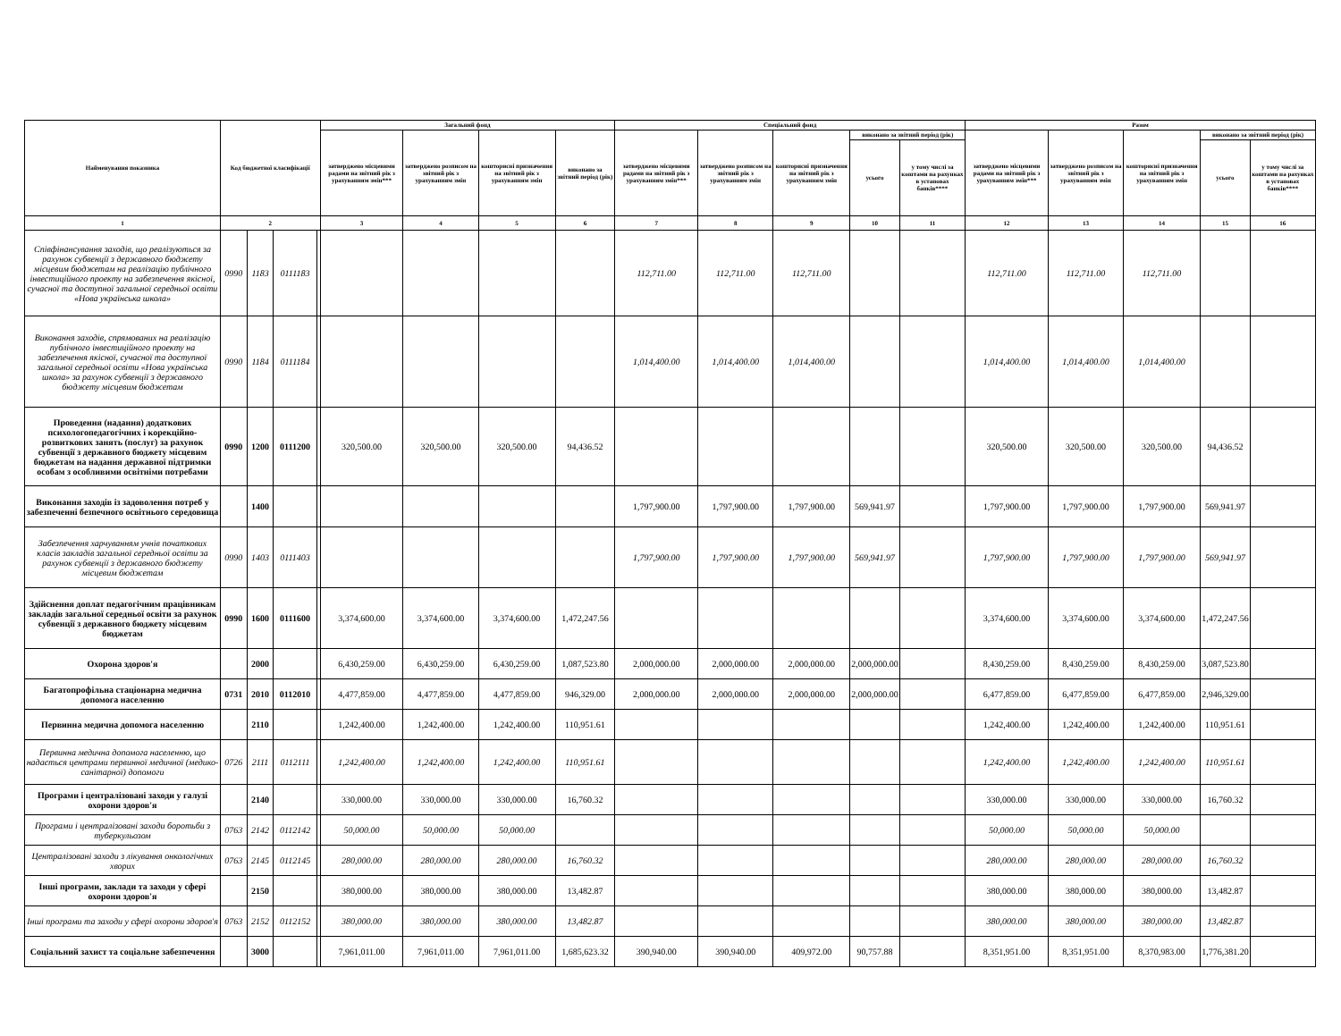| Найменування показника | Код бюджетної класифікації | | | | Загальний фонд | | | | Спеціальний фонд | | | | | Разом | | | | |
| --- | --- | --- | --- | --- | --- | --- | --- | --- | --- | --- | --- | --- | --- | --- | --- | --- | --- | --- |
| | | | | | затверджено місцевими радами на звітний рік з урахуванням змін*** | затверджено розписом на звітний рік з урахуванням змін | кошторисні призначення на звітний рік з урахуванням змін | виконано за звітний період (рік) | затверджено місцевими радами на звітний рік з урахуванням змін*** | затверджено розписом на звітний рік з урахуванням змін | кошторисні призначення на звітний рік з урахуванням змін | виконано за звітний період (рік) | | затверджено місцевими радами на звітний рік з урахуванням змін*** | затверджено розписом на звітний рік з урахуванням змін | кошторисні призначення на звітний рік з урахуванням змін | виконано за звітний період (рік) | |
| | | | | | | | | | | | | усього | у тому числі за коштами на рахунках в установах банків**** | | | | усього | у тому числі за коштами на рахунках в установах банків**** |
| 1 | 2 | | | | 3 | 4 | 5 | 6 | 7 | 8 | 9 | 10 | 11 | 12 | 13 | 14 | 15 | 16 |
| Співфінансування заходів, що реалізуються за рахунок субвенції з державного бюджету місцевим бюджетам на реалізацію публічного інвестиційного проекту на забезпечення якісної, сучасної та доступної загальної середньої освіти «Нова українська школа» | 0990 | 1183 | 0111183 | | | | | | 112,711.00 | 112,711.00 | 112,711.00 | | | 112,711.00 | 112,711.00 | 112,711.00 | | |
| Виконання заходів, спрямованих на реалізацію публічного інвестиційного проекту на забезпечення якісної, сучасної та доступної загальної середньої освіти «Нова українська школа» за рахунок субвенції з державного бюджету місцевим бюджетам | 0990 | 1184 | 0111184 | | | | | | 1,014,400.00 | 1,014,400.00 | 1,014,400.00 | | | 1,014,400.00 | 1,014,400.00 | 1,014,400.00 | | |
| Проведення (надання) додаткових психологопедагогічних і корекційно-розвиткових занять (послуг) за рахунок субвенції з державного бюджету місцевим бюджетам на надання державної підтримки особам з особливими освітніми потребами | 0990 | 1200 | 0111200 | | 320,500.00 | 320,500.00 | 320,500.00 | 94,436.52 | | | | | | 320,500.00 | 320,500.00 | 320,500.00 | 94,436.52 | |
| Виконання заходів із задоволення потреб у забезпеченні безпечного освітнього середовища | | 1400 | | | | | | | 1,797,900.00 | 1,797,900.00 | 1,797,900.00 | 569,941.97 | | 1,797,900.00 | 1,797,900.00 | 1,797,900.00 | 569,941.97 | |
| Забезпечення харчуванням учнів початкових класів закладів загальної середньої освіти за рахунок субвенції з державного бюджету місцевим бюджетам | 0990 | 1403 | 0111403 | | | | | | 1,797,900.00 | 1,797,900.00 | 1,797,900.00 | 569,941.97 | | 1,797,900.00 | 1,797,900.00 | 1,797,900.00 | 569,941.97 | |
| Здійснення доплат педагогічним працівникам закладів загальної середньої освіти за рахунок субвенції з державного бюджету місцевим бюджетам | 0990 | 1600 | 0111600 | | 3,374,600.00 | 3,374,600.00 | 3,374,600.00 | 1,472,247.56 | | | | | | 3,374,600.00 | 3,374,600.00 | 3,374,600.00 | 1,472,247.56 | |
| Охорона здоров'я | | 2000 | | | 6,430,259.00 | 6,430,259.00 | 6,430,259.00 | 1,087,523.80 | 2,000,000.00 | 2,000,000.00 | 2,000,000.00 | 2,000,000.00 | | 8,430,259.00 | 8,430,259.00 | 8,430,259.00 | 3,087,523.80 | |
| Багатопрофільна стаціонарна медична допомога населенню | 0731 | 2010 | 0112010 | | 4,477,859.00 | 4,477,859.00 | 4,477,859.00 | 946,329.00 | 2,000,000.00 | 2,000,000.00 | 2,000,000.00 | 2,000,000.00 | | 6,477,859.00 | 6,477,859.00 | 6,477,859.00 | 2,946,329.00 | |
| Первинна медична допомога населенню | | 2110 | | | 1,242,400.00 | 1,242,400.00 | 1,242,400.00 | 110,951.61 | | | | | | 1,242,400.00 | 1,242,400.00 | 1,242,400.00 | 110,951.61 | |
| Первинна медична допомога населенню, що надається центрами первинної медичної (медико-санітарної) допомоги | 0726 | 2111 | 0112111 | | 1,242,400.00 | 1,242,400.00 | 1,242,400.00 | 110,951.61 | | | | | | 1,242,400.00 | 1,242,400.00 | 1,242,400.00 | 110,951.61 | |
| Програми і централізовані заходи у галузі охорони здоров'я | | 2140 | | | 330,000.00 | 330,000.00 | 330,000.00 | 16,760.32 | | | | | | 330,000.00 | 330,000.00 | 330,000.00 | 16,760.32 | |
| Програми і централізовані заходи боротьби з туберкульозом | 0763 | 2142 | 0112142 | | 50,000.00 | 50,000.00 | 50,000.00 | | | | | | | 50,000.00 | 50,000.00 | 50,000.00 | | |
| Централізовані заходи з лікування онкологічних хворих | 0763 | 2145 | 0112145 | | 280,000.00 | 280,000.00 | 280,000.00 | 16,760.32 | | | | | | 280,000.00 | 280,000.00 | 280,000.00 | 16,760.32 | |
| Інші програми, заклади та заходи у сфері охорони здоров'я | | 2150 | | | 380,000.00 | 380,000.00 | 380,000.00 | 13,482.87 | | | | | | 380,000.00 | 380,000.00 | 380,000.00 | 13,482.87 | |
| Інші програми та заходи у сфері охорони здоров'я | 0763 | 2152 | 0112152 | | 380,000.00 | 380,000.00 | 380,000.00 | 13,482.87 | | | | | | 380,000.00 | 380,000.00 | 380,000.00 | 13,482.87 | |
| Соціальний захист та соціальне забезпечення | | 3000 | | | 7,961,011.00 | 7,961,011.00 | 7,961,011.00 | 1,685,623.32 | 390,940.00 | 390,940.00 | 409,972.00 | 90,757.88 | | 8,351,951.00 | 8,351,951.00 | 8,370,983.00 | 1,776,381.20 | |